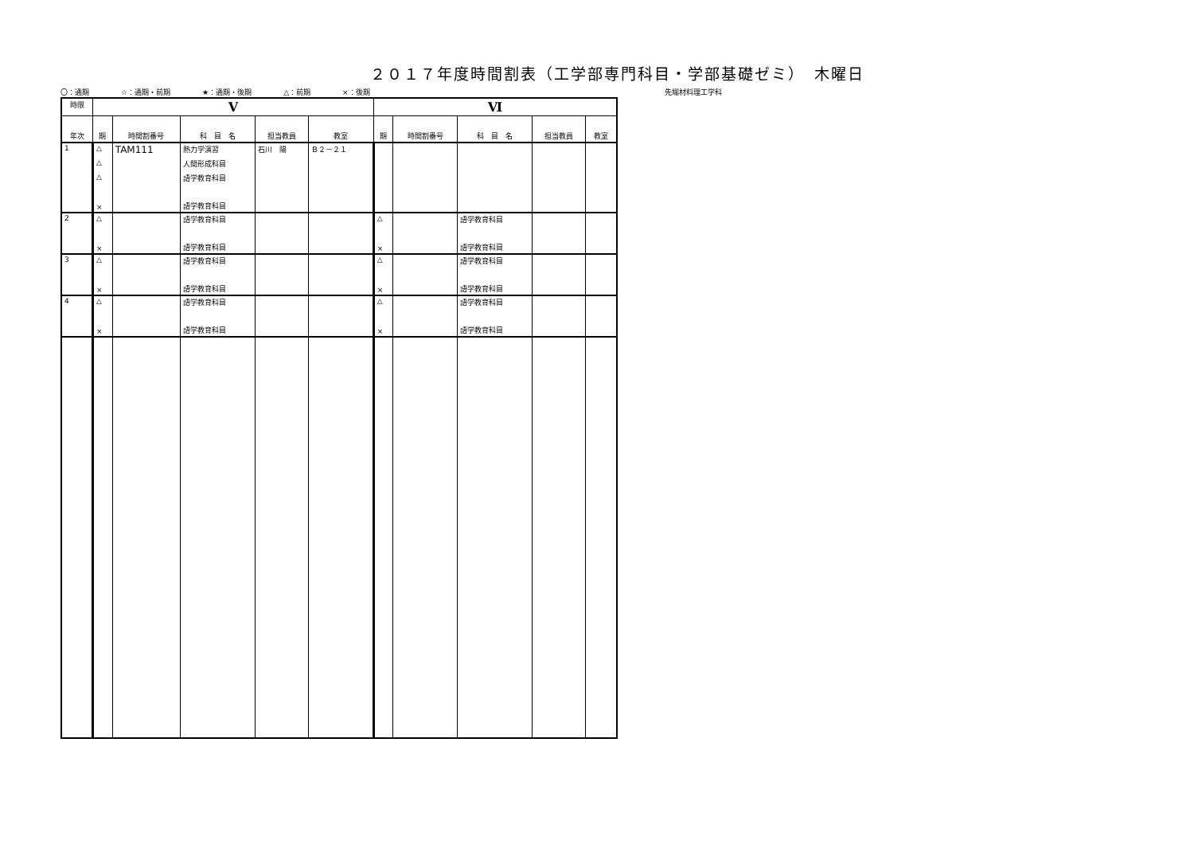２０１７年度時間割表（工学部専門科目・学部基礎ゼミ）　木曜日
〇：通期 ☆：通期・前期 ★：通期・後期 △：前期 ×：後期 先端材料理工学科
| 時限 | Ⅴ | | | | | Ⅵ | | | | |
| --- | --- | --- | --- | --- | --- | --- | --- | --- | --- | --- |
| 年次 | 期 | 時間割番号 | 科 目 名 | 担当教員 | 教室 | 期 | 時間割番号 | 科 目 名 | 担当教員 | 教室 |
| 1 | △ | TAM111 | 熱力学演習 | 石川 陽 | Ｂ２－２１ | | | | | |
| | △ | | 人間形成科目 | | | | | | | |
| | △ | | 語学教育科目 | | | | | | | |
| | × | | 語学教育科目 | | | | | | | |
| 2 | △ | | 語学教育科目 | | | △ | | 語学教育科目 | | |
| | × | | 語学教育科目 | | | × | | 語学教育科目 | | |
| 3 | △ | | 語学教育科目 | | | △ | | 語学教育科目 | | |
| | × | | 語学教育科目 | | | × | | 語学教育科目 | | |
| 4 | △ | | 語学教育科目 | | | △ | | 語学教育科目 | | |
| | × | | 語学教育科目 | | | × | | 語学教育科目 | | |